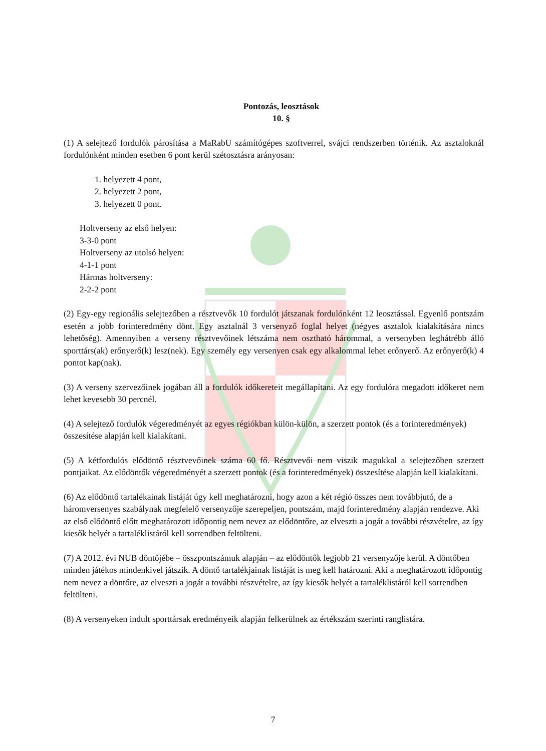Pontozás, leosztások
10. §
(1) A selejtező fordulók párosítása a MaRabU számítógépes szoftverrel, svájci rendszerben történik. Az asztaloknál fordulónként minden esetben 6 pont kerül szétosztásra arányosan:
1. helyezett 4 pont,
2. helyezett 2 pont,
3. helyezett 0 pont.
Holtverseny az első helyen:
3-3-0 pont
Holtverseny az utolsó helyen:
4-1-1 pont
Hármas holtverseny:
2-2-2 pont
(2) Egy-egy regionális selejtezőben a résztvevők 10 fordulót játszanak fordulónként 12 leosztással. Egyenlő pontszám esetén a jobb forinteredmény dönt. Egy asztalnál 3 versenyző foglal helyet (négyes asztalok kialakítására nincs lehetőség). Amennyiben a verseny résztvevőinek létszáma nem osztható hárommal, a versenyben leghátrébb álló sporttárs(ak) erőnyerő(k) lesz(nek). Egy személy egy versenyen csak egy alkalommal lehet erőnyerő. Az erőnyerő(k) 4 pontot kap(nak).
(3) A verseny szervezőinek jogában áll a fordulók időkereteit megállapítani. Az egy fordulóra megadott időkeret nem lehet kevesebb 30 percnél.
(4) A selejtező fordulók végeredményét az egyes régiókban külön-külön, a szerzett pontok (és a forinteredmények) összesítése alapján kell kialakítani.
(5) A kétfordulós elődöntő résztvevőinek száma 60 fő. Résztvevői nem viszik magukkal a selejtezőben szerzett pontjaikat. Az elődöntők végeredményét a szerzett pontok (és a forinteredmények) összesítése alapján kell kialakítani.
(6) Az elődöntő tartalékainak listáját úgy kell meghatározni, hogy azon a két régió összes nem továbbjutó, de a háromversenyes szabálynak megfelelő versenyzője szerepeljen, pontszám, majd forinteredmény alapján rendezve. Aki az első elődöntő előtt meghatározott időpontig nem nevez az elődöntőre, az elveszti a jogát a további részvételre, az így kiesők helyét a tartaléklistáról kell sorrendben feltölteni.
(7) A 2012. évi NUB döntőjébe – összpontszámuk alapján – az elődöntők legjobb 21 versenyzője kerül. A döntőben minden játékos mindenkivel játszik. A döntő tartalékjainak listáját is meg kell határozni. Aki a meghatározott időpontig nem nevez a döntőre, az elveszti a jogát a további részvételre, az így kiesők helyét a tartaléklistáról kell sorrendben feltölteni.
(8) A versenyeken indult sporttársak eredményeik alapján felkerülnek az értékszám szerinti ranglistára.
7